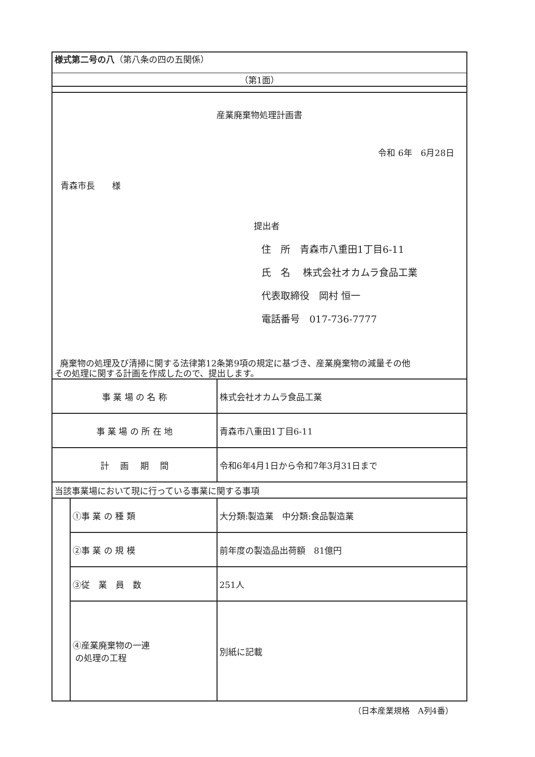| 様式第二号の八 （第八条の四の五関係） | | |
| （第1面） | | |
| 産業廃棄物処理計画書 令和 6年 6月28日 青森市長 様 提出者 住 所 青森市八重田1丁目6-11 氏 名 株式会社オカムラ食品工業 代表取締役 岡村 恒一 電話番号 017-736-7777 廃棄物の処理及び清掃に関する法律第12条第9項の規定に基づき、産業廃棄物の減量その他 その処理に関する計画を作成したので、提出します。 | | |
| 事 業 場 の 名 称 | | 株式会社オカムラ食品工業 |
| 事 業 場 の 所 在 地 | | 青森市八重田1丁目6-11 |
| 計 画 期 間 | | 令和6年4月1日から令和7年3月31日まで |
| 当該事業場において現に行っている事業に関する事項 | | |
| | ①事 業 の 種 類 | 大分類:製造業 中分類:食品製造業 |
| | ②事 業 の 規 模 | 前年度の製造品出荷額 81億円 |
| | ③従 業 員 数 | 251人 |
| | ④産業廃棄物の一連 の処理の工程 | 別紙に記載 |
（日本産業規格　A列4番）